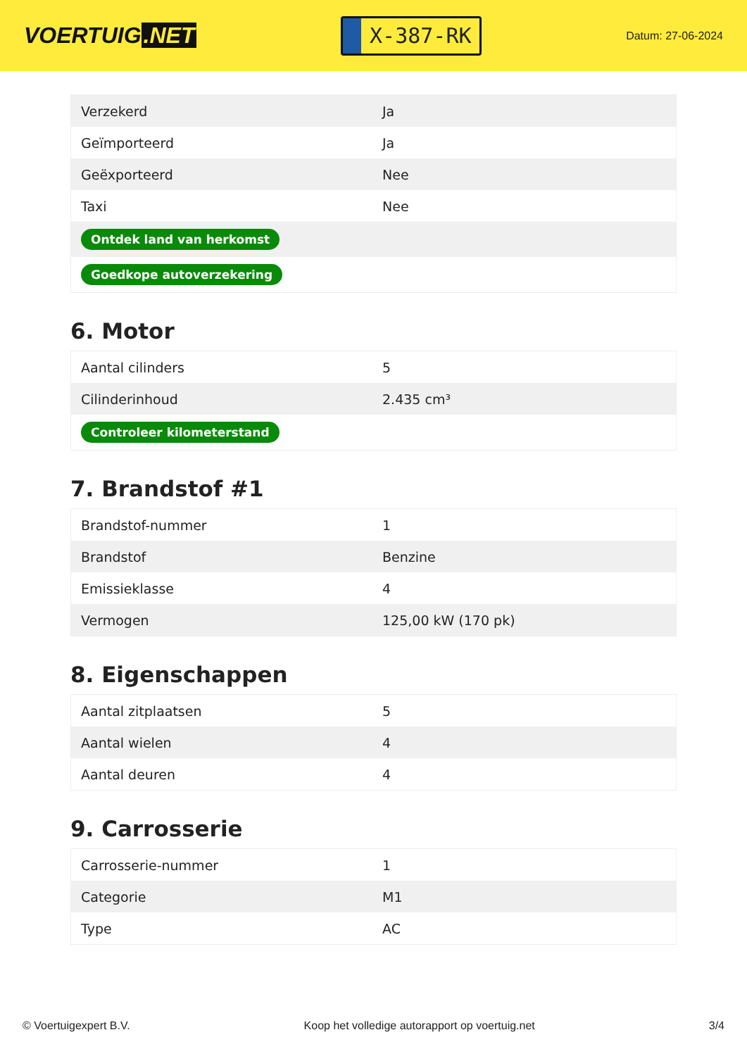VOERTUIG.NET
X-387-RK
Datum: 27-06-2024
| Verzekerd | Ja |
| Geïmporteerd | Ja |
| Geëxporteerd | Nee |
| Taxi | Nee |
| Ontdek land van herkomst | |
| Goedkope autoverzekering | |
6. Motor
| Aantal cilinders | 5 |
| Cilinderinhoud | 2.435 cm³ |
| Controleer kilometerstand | |
7. Brandstof #1
| Brandstof-nummer | 1 |
| Brandstof | Benzine |
| Emissieklasse | 4 |
| Vermogen | 125,00 kW (170 pk) |
8. Eigenschappen
| Aantal zitplaatsen | 5 |
| Aantal wielen | 4 |
| Aantal deuren | 4 |
9. Carrosserie
| Carrosserie-nummer | 1 |
| Categorie | M1 |
| Type | AC |
© Voertuigexpert B.V. Koop het volledige autorapport op voertuig.net 3/4